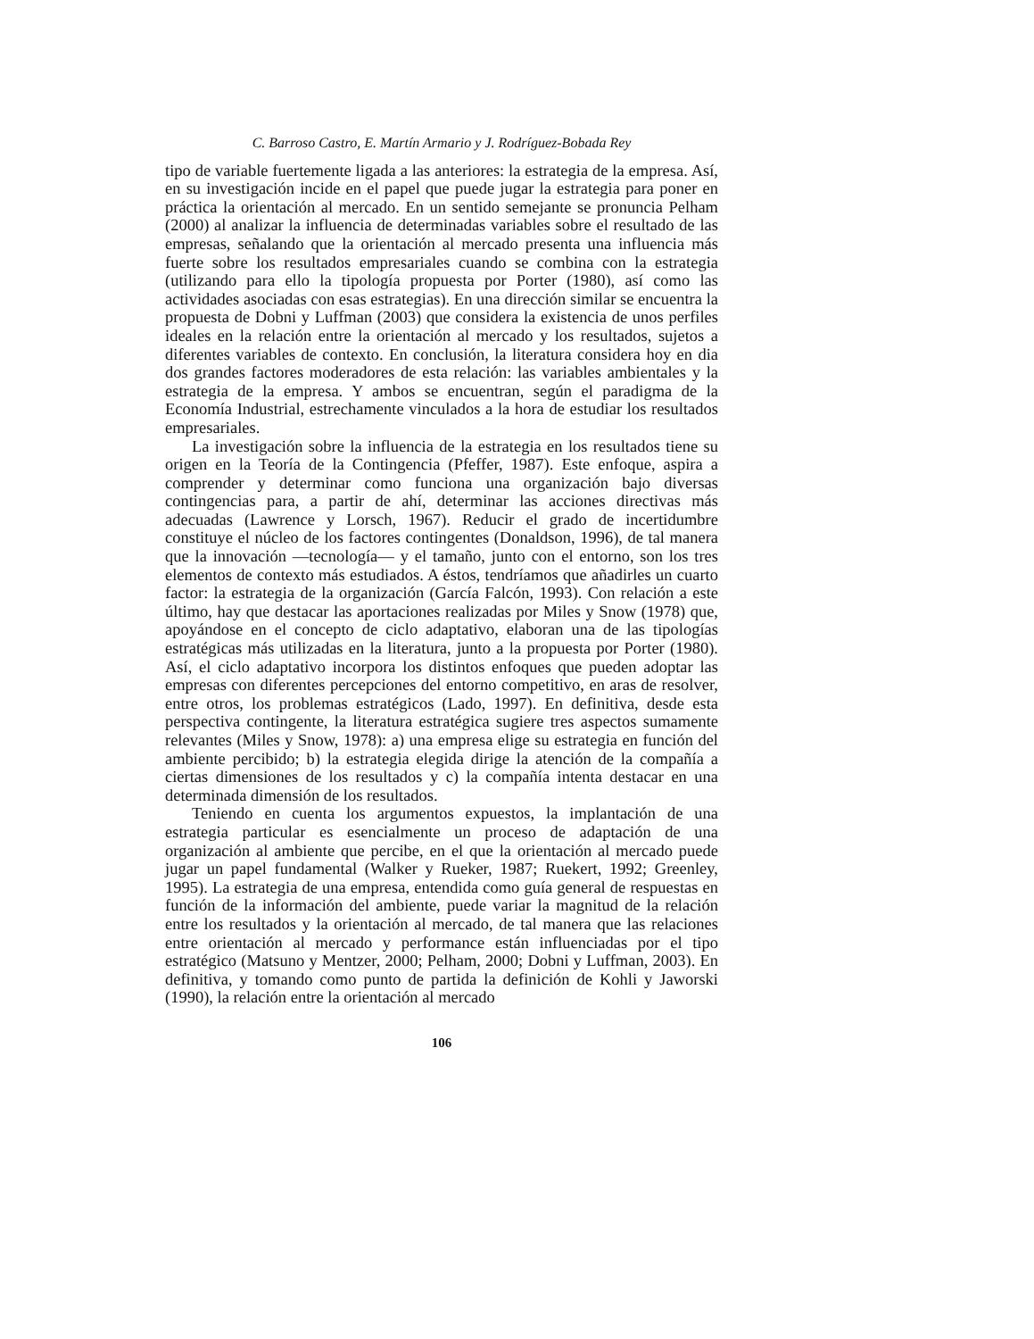C. Barroso Castro, E. Martín Armario y J. Rodríguez-Bobada Rey
tipo de variable fuertemente ligada a las anteriores: la estrategia de la empresa. Así, en su investigación incide en el papel que puede jugar la estrategia para poner en práctica la orientación al mercado. En un sentido semejante se pronuncia Pelham (2000) al analizar la influencia de determinadas variables sobre el resultado de las empresas, señalando que la orientación al mercado presenta una influencia más fuerte sobre los resultados empresariales cuando se combina con la estrategia (utilizando para ello la tipología propuesta por Porter (1980), así como las actividades asociadas con esas estrategias). En una dirección similar se encuentra la propuesta de Dobni y Luffman (2003) que considera la existencia de unos perfiles ideales en la relación entre la orientación al mercado y los resultados, sujetos a diferentes variables de contexto. En conclusión, la literatura considera hoy en dia dos grandes factores moderadores de esta relación: las variables ambientales y la estrategia de la empresa. Y ambos se encuentran, según el paradigma de la Economía Industrial, estrechamente vinculados a la hora de estudiar los resultados empresariales.
La investigación sobre la influencia de la estrategia en los resultados tiene su origen en la Teoría de la Contingencia (Pfeffer, 1987). Este enfoque, aspira a comprender y determinar como funciona una organización bajo diversas contingencias para, a partir de ahí, determinar las acciones directivas más adecuadas (Lawrence y Lorsch, 1967). Reducir el grado de incertidumbre constituye el núcleo de los factores contingentes (Donaldson, 1996), de tal manera que la innovación —tecnología— y el tamaño, junto con el entorno, son los tres elementos de contexto más estudiados. A éstos, tendríamos que añadirles un cuarto factor: la estrategia de la organización (García Falcón, 1993). Con relación a este último, hay que destacar las aportaciones realizadas por Miles y Snow (1978) que, apoyándose en el concepto de ciclo adaptativo, elaboran una de las tipologías estratégicas más utilizadas en la literatura, junto a la propuesta por Porter (1980). Así, el ciclo adaptativo incorpora los distintos enfoques que pueden adoptar las empresas con diferentes percepciones del entorno competitivo, en aras de resolver, entre otros, los problemas estratégicos (Lado, 1997). En definitiva, desde esta perspectiva contingente, la literatura estratégica sugiere tres aspectos sumamente relevantes (Miles y Snow, 1978): a) una empresa elige su estrategia en función del ambiente percibido; b) la estrategia elegida dirige la atención de la compañía a ciertas dimensiones de los resultados y c) la compañía intenta destacar en una determinada dimensión de los resultados.
Teniendo en cuenta los argumentos expuestos, la implantación de una estrategia particular es esencialmente un proceso de adaptación de una organización al ambiente que percibe, en el que la orientación al mercado puede jugar un papel fundamental (Walker y Rueker, 1987; Ruekert, 1992; Greenley, 1995). La estrategia de una empresa, entendida como guía general de respuestas en función de la información del ambiente, puede variar la magnitud de la relación entre los resultados y la orientación al mercado, de tal manera que las relaciones entre orientación al mercado y performance están influenciadas por el tipo estratégico (Matsuno y Mentzer, 2000; Pelham, 2000; Dobni y Luffman, 2003). En definitiva, y tomando como punto de partida la definición de Kohli y Jaworski (1990), la relación entre la orientación al mercado
106